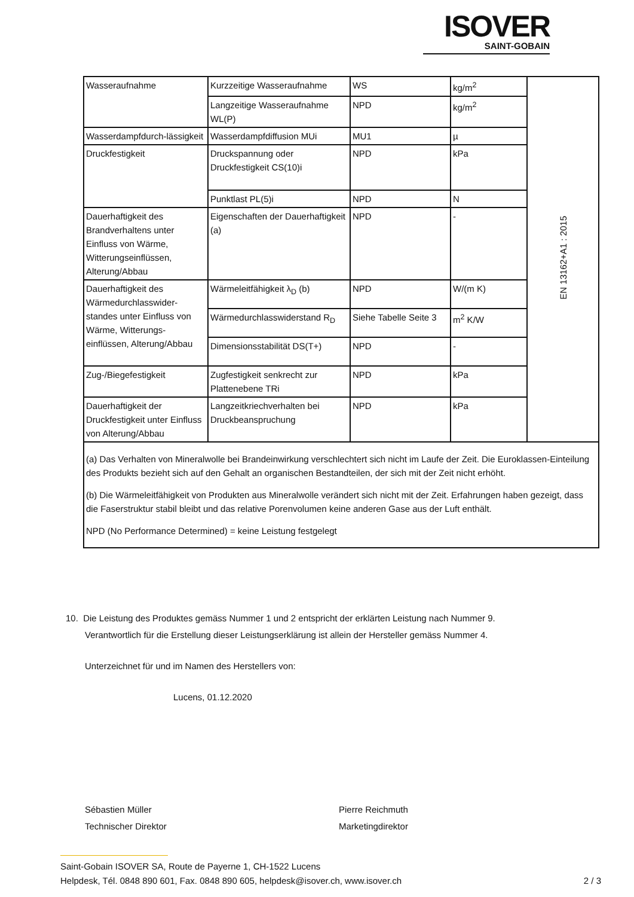ISOVER
SAINT-GOBAIN
| Wasseraufnahme | Kurzzeitige Wasseraufnahme | WS | kg/m<sup>2</sup> | EN 13162+A1 : 2015 |
| | Langzeitige Wasseraufnahme WL(P) | NPD | kg/m<sup>2</sup> | |
| Wasserdampfdurch-lässigkeit | Wasserdampfdiffusion MUi | MU1 | µ | |
| Druckfestigkeit | Druckspannung oder Druckfestigkeit CS(10)i | NPD | kPa | |
| | Punktlast PL(5)i | NPD | N | |
| Dauerhaftigkeit des Brandverhaltens unter Einfluss von Wärme, Witterungseinflüssen, Alterung/Abbau | Eigenschaften der Dauerhaftigkeit (a) | NPD | - | |
| Dauerhaftigkeit des Wärmedurchlasswider-standes unter Einfluss von Wärme, Witterungs-einflüssen, Alterung/Abbau | Wärmeleitfähigkeit λ<sub>D</sub> (b) | NPD | W/(m K) | |
| | Wärmedurchlasswiderstand R<sub>D</sub> | Siehe Tabelle Seite 3 | m<sup>2</sup> K/W | |
| | Dimensionsstabilität DS(T+) | NPD | - | |
| Zug-/Biegefestigkeit | Zugfestigkeit senkrecht zur Plattenebene TRi | NPD | kPa | |
| Dauerhaftigkeit der Druckfestigkeit unter Einfluss von Alterung/Abbau | Langzeitkriechverhalten bei Druckbeanspruchung | NPD | kPa | |
| (a) Das Verhalten von Mineralwolle bei Brandeinwirkung verschlechtert sich nicht im Laufe der Zeit. Die Euroklassen-Einteilung des Produkts bezieht sich auf den Gehalt an organischen Bestandteilen, der sich mit der Zeit nicht erhöht. (b) Die Wärmeleitfähigkeit von Produkten aus Mineralwolle verändert sich nicht mit der Zeit. Erfahrungen haben gezeigt, dass die Faserstruktur stabil bleibt und das relative Porenvolumen keine anderen Gase aus der Luft enthält. NPD (No Performance Determined) = keine Leistung festgelegt | | | | |
10. Die Leistung des Produktes gemäss Nummer 1 und 2 entspricht der erklärten Leistung nach Nummer 9.
Verantwortlich für die Erstellung dieser Leistungserklärung ist allein der Hersteller gemäss Nummer 4.
Unterzeichnet für und im Namen des Herstellers von:
Lucens, 01.12.2020
Sébastien Müller
Technischer Direktor
Pierre Reichmuth
Marketingdirektor
Saint-Gobain ISOVER SA, Route de Payerne 1, CH-1522 Lucens
Helpdesk, Tél. 0848 890 601, Fax. 0848 890 605, helpdesk@isover.ch, www.isover.ch
2 / 3